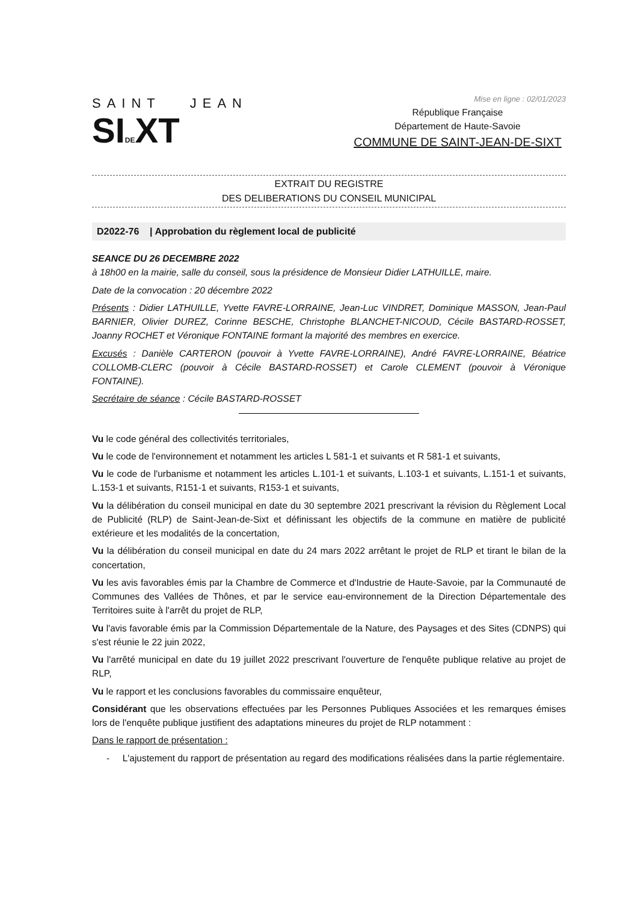SAINT JEAN
SIDEXT
Mise en ligne : 02/01/2023
République Française
Département de Haute-Savoie
COMMUNE DE SAINT-JEAN-DE-SIXT
EXTRAIT DU REGISTRE
DES DELIBERATIONS DU CONSEIL MUNICIPAL
D2022-76 | Approbation du règlement local de publicité
SEANCE DU 26 DECEMBRE 2022
à 18h00 en la mairie, salle du conseil, sous la présidence de Monsieur Didier LATHUILLE, maire.
Date de la convocation : 20 décembre 2022
Présents : Didier LATHUILLE, Yvette FAVRE-LORRAINE, Jean-Luc VINDRET, Dominique MASSON, Jean-Paul BARNIER, Olivier DUREZ, Corinne BESCHE, Christophe BLANCHET-NICOUD, Cécile BASTARD-ROSSET, Joanny ROCHET et Véronique FONTAINE formant la majorité des membres en exercice.
Excusés : Danièle CARTERON (pouvoir à Yvette FAVRE-LORRAINE), André FAVRE-LORRAINE, Béatrice COLLOMB-CLERC (pouvoir à Cécile BASTARD-ROSSET) et Carole CLEMENT (pouvoir à Véronique FONTAINE).
Secrétaire de séance : Cécile BASTARD-ROSSET
Vu le code général des collectivités territoriales,
Vu le code de l'environnement et notamment les articles L 581-1 et suivants et R 581-1 et suivants,
Vu le code de l'urbanisme et notamment les articles L.101-1 et suivants, L.103-1 et suivants, L.151-1 et suivants, L.153-1 et suivants, R151-1 et suivants, R153-1 et suivants,
Vu la délibération du conseil municipal en date du 30 septembre 2021 prescrivant la révision du Règlement Local de Publicité (RLP) de Saint-Jean-de-Sixt et définissant les objectifs de la commune en matière de publicité extérieure et les modalités de la concertation,
Vu la délibération du conseil municipal en date du 24 mars 2022 arrêtant le projet de RLP et tirant le bilan de la concertation,
Vu les avis favorables émis par la Chambre de Commerce et d'Industrie de Haute-Savoie, par la Communauté de Communes des Vallées de Thônes, et par le service eau-environnement de la Direction Départementale des Territoires suite à l'arrêt du projet de RLP,
Vu l'avis favorable émis par la Commission Départementale de la Nature, des Paysages et des Sites (CDNPS) qui s'est réunie le 22 juin 2022,
Vu l'arrêté municipal en date du 19 juillet 2022 prescrivant l'ouverture de l'enquête publique relative au projet de RLP,
Vu le rapport et les conclusions favorables du commissaire enquêteur,
Considérant que les observations effectuées par les Personnes Publiques Associées et les remarques émises lors de l'enquête publique justifient des adaptations mineures du projet de RLP notamment :
Dans le rapport de présentation :
- L'ajustement du rapport de présentation au regard des modifications réalisées dans la partie réglementaire.